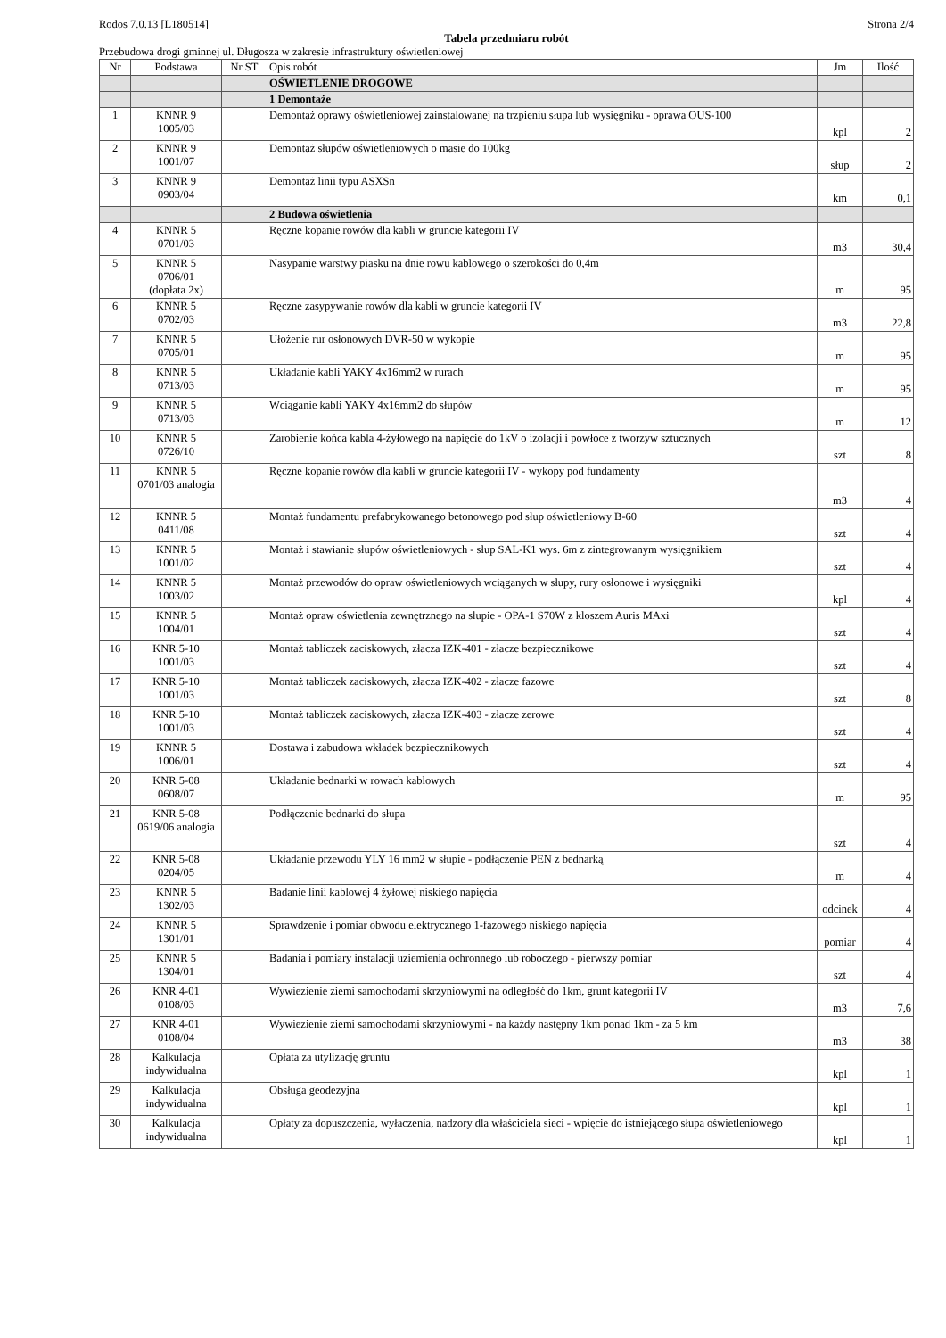Rodos 7.0.13 [L180514] Strona 2/4
Tabela przedmiaru robót
Przebudowa drogi gminnej ul. Długosza w zakresie infrastruktury oświetleniowej
| Nr | Podstawa | Nr ST | Opis robót | Jm | Ilość |
| --- | --- | --- | --- | --- | --- |
| | | | OŚWIETLENIE DROGOWE | | |
| | | | 1 Demontaże | | |
| 1 | KNNR 9 1005/03 | | Demontaż oprawy oświetleniowej zainstalowanej na trzpieniu słupa lub wysięgniku - oprawa OUS-100 | kpl | 2 |
| 2 | KNNR 9 1001/07 | | Demontaż słupów oświetleniowych o masie do 100kg | słup | 2 |
| 3 | KNNR 9 0903/04 | | Demontaż linii typu ASXSn | km | 0,1 |
| | | | 2 Budowa oświetlenia | | |
| 4 | KNNR 5 0701/03 | | Ręczne kopanie rowów dla kabli w gruncie kategorii IV | m3 | 30,4 |
| 5 | KNNR 5 0706/01 (dopłata 2x) | | Nasypanie warstwy piasku na dnie rowu kablowego o szerokości do 0,4m | m | 95 |
| 6 | KNNR 5 0702/03 | | Ręczne zasypywanie rowów dla kabli w gruncie kategorii IV | m3 | 22,8 |
| 7 | KNNR 5 0705/01 | | Ułożenie rur osłonowych DVR-50 w wykopie | m | 95 |
| 8 | KNNR 5 0713/03 | | Układanie kabli YAKY 4x16mm2 w rurach | m | 95 |
| 9 | KNNR 5 0713/03 | | Wciąganie kabli YAKY 4x16mm2 do słupów | m | 12 |
| 10 | KNNR 5 0726/10 | | Zarobienie końca kabla 4-żyłowego na napięcie do 1kV o izolacji i powłoce z tworzyw sztucznych | szt | 8 |
| 11 | KNNR 5 0701/03 analogia | | Ręczne kopanie rowów dla kabli w gruncie kategorii IV - wykopy pod fundamenty | m3 | 4 |
| 12 | KNNR 5 0411/08 | | Montaż fundamentu prefabrykowanego betonowego pod słup oświetleniowy B-60 | szt | 4 |
| 13 | KNNR 5 1001/02 | | Montaż i stawianie słupów oświetleniowych - słup SAL-K1 wys. 6m z zintegrowanym wysięgnikiem | szt | 4 |
| 14 | KNNR 5 1003/02 | | Montaż przewodów do opraw oświetleniowych wciąganych w słupy, rury osłonowe i wysięgniki | kpl | 4 |
| 15 | KNNR 5 1004/01 | | Montaż opraw oświetlenia zewnętrznego na słupie - OPA-1 S70W z kloszem Auris MAxi | szt | 4 |
| 16 | KNR 5-10 1001/03 | | Montaż tabliczek zaciskowych, złacza IZK-401 - złacze bezpiecznikowe | szt | 4 |
| 17 | KNR 5-10 1001/03 | | Montaż tabliczek zaciskowych, złacza IZK-402 - złacze fazowe | szt | 8 |
| 18 | KNR 5-10 1001/03 | | Montaż tabliczek zaciskowych, złacza IZK-403 - złacze zerowe | szt | 4 |
| 19 | KNNR 5 1006/01 | | Dostawa i zabudowa wkładek bezpiecznikowych | szt | 4 |
| 20 | KNR 5-08 0608/07 | | Układanie bednarki w rowach kablowych | m | 95 |
| 21 | KNR 5-08 0619/06 analogia | | Podłączenie bednarki do słupa | szt | 4 |
| 22 | KNR 5-08 0204/05 | | Układanie przewodu YLY 16 mm2 w słupie - podłączenie PEN z bednarką | m | 4 |
| 23 | KNNR 5 1302/03 | | Badanie linii kablowej 4 żyłowej niskiego napięcia | odcinek | 4 |
| 24 | KNNR 5 1301/01 | | Sprawdzenie i pomiar obwodu elektrycznego 1-fazowego niskiego napięcia | pomiar | 4 |
| 25 | KNNR 5 1304/01 | | Badania i pomiary instalacji uziemienia ochronnego lub roboczego - pierwszy pomiar | szt | 4 |
| 26 | KNR 4-01 0108/03 | | Wywiezienie ziemi samochodami skrzyniowymi na odległość do 1km, grunt kategorii IV | m3 | 7,6 |
| 27 | KNR 4-01 0108/04 | | Wywiezienie ziemi samochodami skrzyniowymi - na każdy następny 1km ponad 1km - za 5 km | m3 | 38 |
| 28 | Kalkulacja indywidualna | | Opłata za utylizację gruntu | kpl | 1 |
| 29 | Kalkulacja indywidualna | | Obsługa geodezyjna | kpl | 1 |
| 30 | Kalkulacja indywidualna | | Opłaty za dopuszczenia, wyłaczenia, nadzory dla właściciela sieci - wpięcie do istniejącego słupa oświetleniowego | kpl | 1 |